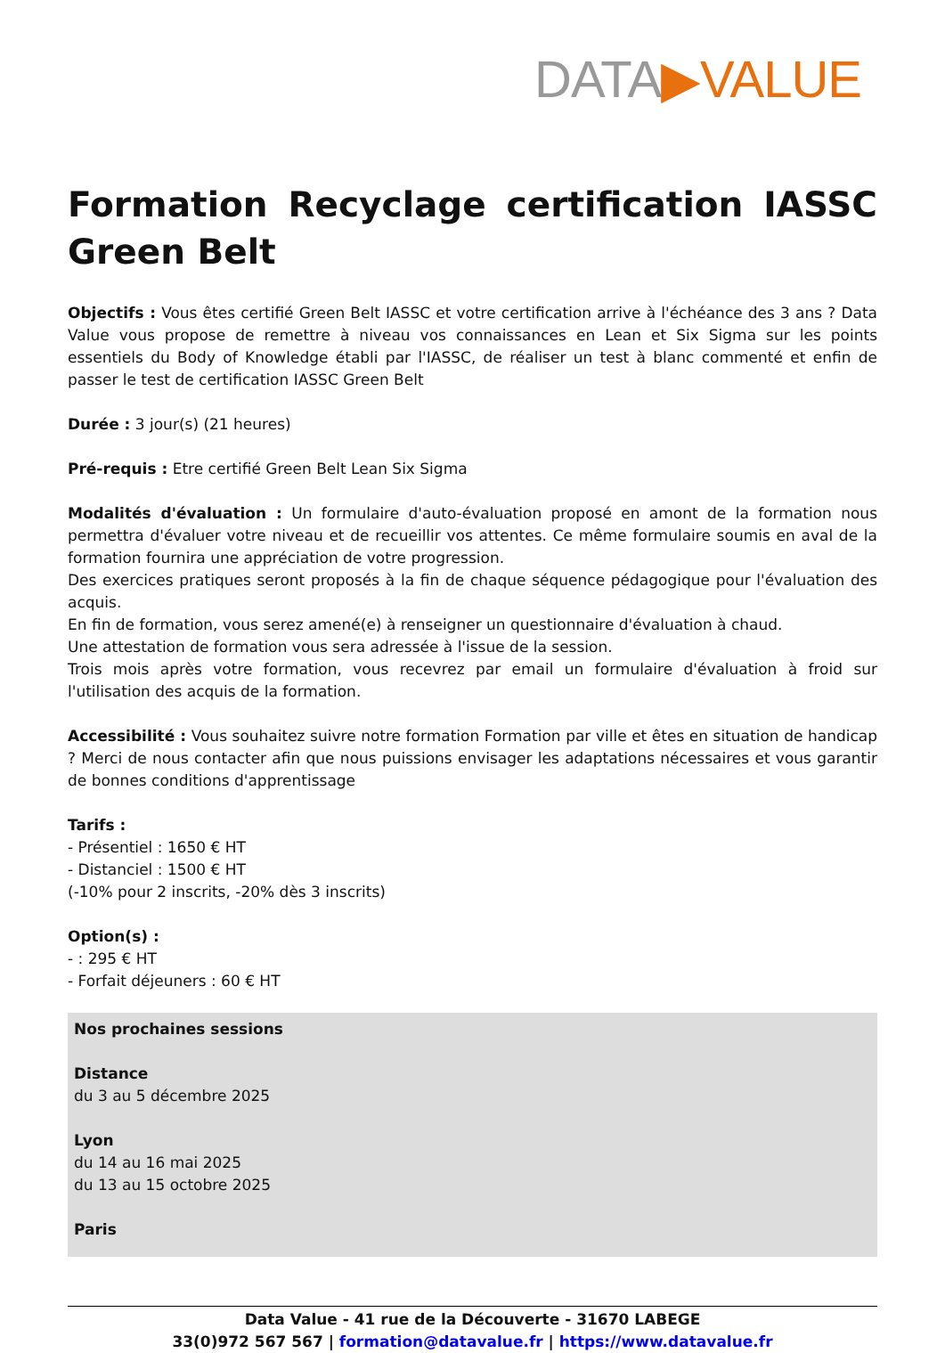DATA▶VALUE
Formation Recyclage certification IASSC Green Belt
Objectifs : Vous êtes certifié Green Belt IASSC et votre certification arrive à l'échéance des 3 ans ? Data Value vous propose de remettre à niveau vos connaissances en Lean et Six Sigma sur les points essentiels du Body of Knowledge établi par l'IASSC, de réaliser un test à blanc commenté et enfin de passer le test de certification IASSC Green Belt
Durée : 3 jour(s) (21 heures)
Pré-requis : Etre certifié Green Belt Lean Six Sigma
Modalités d'évaluation : Un formulaire d'auto-évaluation proposé en amont de la formation nous permettra d'évaluer votre niveau et de recueillir vos attentes. Ce même formulaire soumis en aval de la formation fournira une appréciation de votre progression.
Des exercices pratiques seront proposés à la fin de chaque séquence pédagogique pour l'évaluation des acquis.
En fin de formation, vous serez amené(e) à renseigner un questionnaire d'évaluation à chaud.
Une attestation de formation vous sera adressée à l'issue de la session.
Trois mois après votre formation, vous recevrez par email un formulaire d'évaluation à froid sur l'utilisation des acquis de la formation.
Accessibilité : Vous souhaitez suivre notre formation Formation par ville et êtes en situation de handicap ? Merci de nous contacter afin que nous puissions envisager les adaptations nécessaires et vous garantir de bonnes conditions d'apprentissage
Tarifs :
- Présentiel : 1650 € HT
- Distanciel : 1500 € HT
(-10% pour 2 inscrits, -20% dès 3 inscrits)
Option(s) :
- : 295 € HT
- Forfait déjeuners : 60 € HT
Nos prochaines sessions
Distance
du 3 au 5 décembre 2025
Lyon
du 14 au 16 mai 2025
du 13 au 15 octobre 2025
Paris
Data Value - 41 rue de la Découverte - 31670 LABEGE
33(0)972 567 567 | formation@datavalue.fr | https://www.datavalue.fr